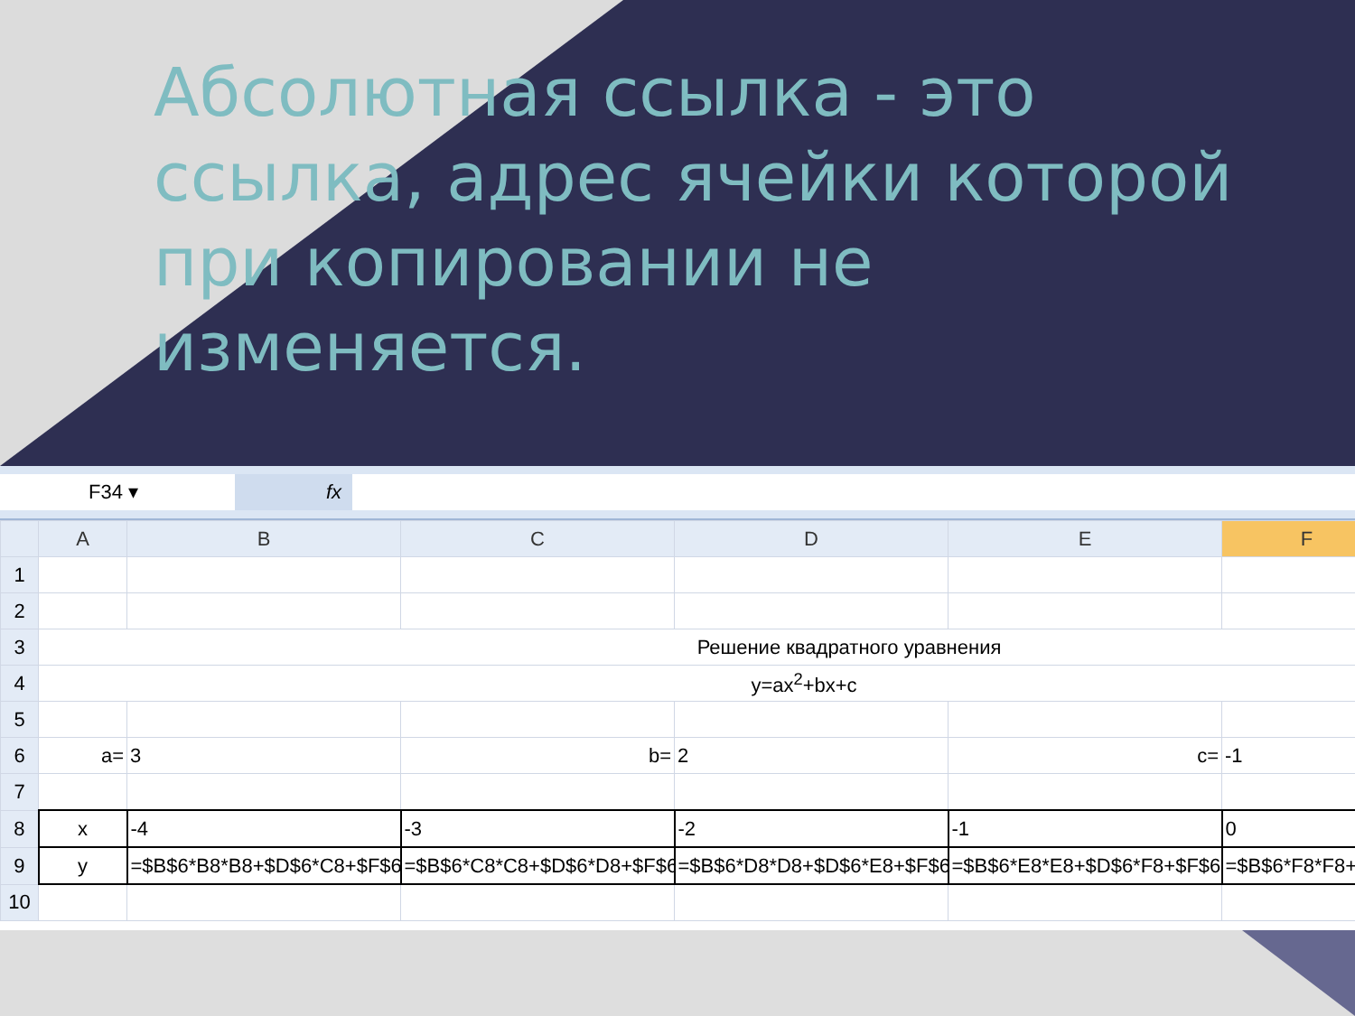Абсолютная ссылка - это ссылка, адрес ячейки которой при копировании не изменяется.
F34 ▾ fx
| | A | B | C | D | E | F |
| --- | --- | --- | --- | --- | --- | --- |
| 1 | | | | | | |
| 2 | | | | | | |
| 3 | Решение квадратного уравнения | | | | | |
| 4 | y=ax<sup>2</sup>+bx+c | | | | | |
| 5 | | | | | | |
| 6 | a= | 3 | b= | 2 | c= | -1 |
| 7 | | | | | | |
| 8 | x | -4 | -3 | -2 | -1 | 0 |
| 9 | y | =$B$6*B8*B8+$D$6*C8+$F$6 | =$B$6*C8*C8+$D$6*D8+$F$6 | =$B$6*D8*D8+$D$6*E8+$F$6 | =$B$6*E8*E8+$D$6*F8+$F$6 | =$B$6*F8*F8+ |
| 10 | | | | | | |